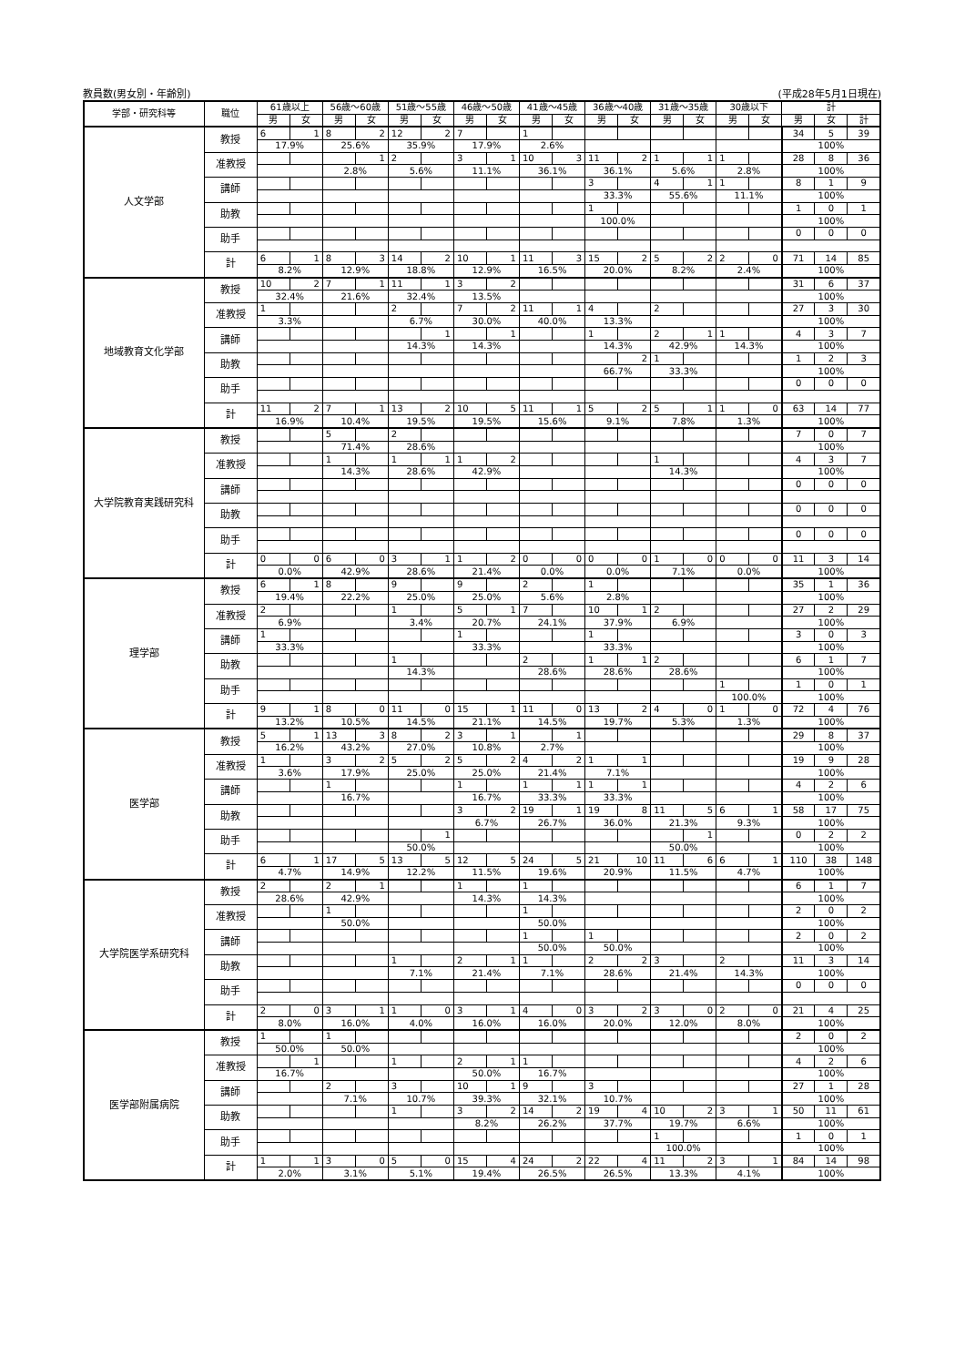教員数(男女別・年齢別) (平成28年5月1日現在)
| 学部・研究科等 | 職位 | 61歳以上 | | 56歳～60歳 | | 51歳～55歳 | | 46歳～50歳 | | 41歳～45歳 | | 36歳～40歳 | | 31歳～35歳 | | 30歳以下 | | 計 | | |
| --- | --- | --- | --- | --- | --- | --- | --- | --- | --- | --- | --- | --- | --- | --- | --- | --- | --- | --- | --- | --- |
| | | 男 | 女 | 男 | 女 | 男 | 女 | 男 | 女 | 男 | 女 | 男 | 女 | 男 | 女 | 男 | 女 | 男 | 女 | 計 |
| 人文学部 | 教授 | 6 | 1 | 8 | 2 | 12 | 2 | 7 | | 1 | | | | | | | | 34 | 5 | 39 |
| | | 17.9% | | 25.6% | | 35.9% | | 17.9% | | 2.6% | | | | | | | | 100% | | |
| | 准教授 | | | | 1 | 2 | | 3 | 1 | 10 | 3 | 11 | 2 | 1 | 1 | 1 | | 28 | 8 | 36 |
| | | | | 2.8% | | 5.6% | | 11.1% | | 36.1% | | 36.1% | | 5.6% | | 2.8% | | 100% | | |
| | 講師 | | | | | | | | | | | 3 | | 4 | 1 | 1 | | 8 | 1 | 9 |
| | | | | | | | | | | | | 33.3% | | 55.6% | | 11.1% | | 100% | | |
| | 助教 | | | | | | | | | | | 1 | | | | | | 1 | 0 | 1 |
| | | | | | | | | | | | | 100.0% | | | | | | 100% | | |
| | 助手 | | | | | | | | | | | | | | | | | 0 | 0 | 0 |
| | 計 | 6 | 1 | 8 | 3 | 14 | 2 | 10 | 1 | 11 | 3 | 15 | 2 | 5 | 2 | 2 | 0 | 71 | 14 | 85 |
| | | 8.2% | | 12.9% | | 18.8% | | 12.9% | | 16.5% | | 20.0% | | 8.2% | | 2.4% | | 100% | | |
| 地域教育文化学部 | 教授 | 10 | 2 | 7 | 1 | 11 | 1 | 3 | 2 | | | | | | | | | 31 | 6 | 37 |
| | | 32.4% | | 21.6% | | 32.4% | | 13.5% | | | | | | | | | | 100% | | |
| | 准教授 | 1 | | | | 2 | | 7 | 2 | 11 | 1 | 4 | | 2 | | | | 27 | 3 | 30 |
| | | 3.3% | | | | 6.7% | | 30.0% | | 40.0% | | 13.3% | | | | | | 100% | | |
| | 講師 | | | | | | 1 | | 1 | | | 1 | | 2 | 1 | 1 | | 4 | 3 | 7 |
| | | | | | | 14.3% | | 14.3% | | | | 14.3% | | 42.9% | | 14.3% | | 100% | | |
| | 助教 | | | | | | | | | | | | 2 | 1 | | | | 1 | 2 | 3 |
| | | | | | | | | | | | | 66.7% | | 33.3% | | | | 100% | | |
| | 助手 | | | | | | | | | | | | | | | | | 0 | 0 | 0 |
| | 計 | 11 | 2 | 7 | 1 | 13 | 2 | 10 | 5 | 11 | 1 | 5 | 2 | 5 | 1 | 1 | 0 | 63 | 14 | 77 |
| | | 16.9% | | 10.4% | | 19.5% | | 19.5% | | 15.6% | | 9.1% | | 7.8% | | 1.3% | | 100% | | |
| 大学院教育実践研究科 | 教授 | | | 5 | | 2 | | | | | | | | | | | | 7 | 0 | 7 |
| | | | | 71.4% | | 28.6% | | | | | | | | | | | | 100% | | |
| | 准教授 | | | 1 | | 1 | 1 | 1 | 2 | | | | | 1 | | | | 4 | 3 | 7 |
| | | | | 14.3% | | 28.6% | | 42.9% | | | | | | 14.3% | | | | 100% | | |
| | 講師 | | | | | | | | | | | | | | | | | 0 | 0 | 0 |
| | 助教 | | | | | | | | | | | | | | | | | 0 | 0 | 0 |
| | 助手 | | | | | | | | | | | | | | | | | 0 | 0 | 0 |
| | 計 | 0 | 0 | 6 | 0 | 3 | 1 | 1 | 2 | 0 | 0 | 0 | 0 | 1 | 0 | 0 | 0 | 11 | 3 | 14 |
| | | 0.0% | | 42.9% | | 28.6% | | 21.4% | | 0.0% | | 0.0% | | 7.1% | | 0.0% | | 100% | | |
| 理学部 | 教授 | 6 | 1 | 8 | | 9 | | 9 | | 2 | | 1 | | | | | | 35 | 1 | 36 |
| | | 19.4% | | 22.2% | | 25.0% | | 25.0% | | 5.6% | | 2.8% | | | | | | 100% | | |
| | 准教授 | 2 | | | | 1 | | 5 | 1 | 7 | | 10 | 1 | 2 | | | | 27 | 2 | 29 |
| | | 6.9% | | | | 3.4% | | 20.7% | | 24.1% | | 37.9% | | 6.9% | | | | 100% | | |
| | 講師 | 1 | | | | | | 1 | | | | 1 | | | | | | 3 | 0 | 3 |
| | | 33.3% | | | | | | 33.3% | | | | 33.3% | | | | | | 100% | | |
| | 助教 | | | | | 1 | | | | 2 | | 1 | 1 | 2 | | | | 6 | 1 | 7 |
| | | | | | | 14.3% | | | | 28.6% | | 28.6% | | 28.6% | | | | 100% | | |
| | 助手 | | | | | | | | | | | | | | | 1 | | 1 | 0 | 1 |
| | | | | | | | | | | | | | | | | 100.0% | | 100% | | |
| | 計 | 9 | 1 | 8 | 0 | 11 | 0 | 15 | 1 | 11 | 0 | 13 | 2 | 4 | 0 | 1 | 0 | 72 | 4 | 76 |
| | | 13.2% | | 10.5% | | 14.5% | | 21.1% | | 14.5% | | 19.7% | | 5.3% | | 1.3% | | 100% | | |
| 医学部 | 教授 | 5 | 1 | 13 | 3 | 8 | 2 | 3 | 1 | | 1 | | | | | | | 29 | 8 | 37 |
| | | 16.2% | | 43.2% | | 27.0% | | 10.8% | | 2.7% | | | | | | | | 100% | | |
| | 准教授 | 1 | | 3 | 2 | 5 | 2 | 5 | 2 | 4 | 2 | 1 | 1 | | | | | 19 | 9 | 28 |
| | | 3.6% | | 17.9% | | 25.0% | | 25.0% | | 21.4% | | 7.1% | | | | | | 100% | | |
| | 講師 | | | 1 | | | | 1 | | 1 | 1 | 1 | 1 | | | | | 4 | 2 | 6 |
| | | | | 16.7% | | | | 16.7% | | 33.3% | | 33.3% | | | | | | 100% | | |
| | 助教 | | | | | | | 3 | 2 | 19 | 1 | 19 | 8 | 11 | 5 | 6 | 1 | 58 | 17 | 75 |
| | | | | | | | | 6.7% | | 26.7% | | 36.0% | | 21.3% | | 9.3% | | 100% | | |
| | 助手 | | | | | | 1 | | | | | | | | 1 | | | 0 | 2 | 2 |
| | | | | | | 50.0% | | | | | | | | 50.0% | | | | 100% | | |
| | 計 | 6 | 1 | 17 | 5 | 13 | 5 | 12 | 5 | 24 | 5 | 21 | 10 | 11 | 6 | 6 | 1 | 110 | 38 | 148 |
| | | 4.7% | | 14.9% | | 12.2% | | 11.5% | | 19.6% | | 20.9% | | 11.5% | | 4.7% | | 100% | | |
| 大学院医学系研究科 | 教授 | 2 | | 2 | 1 | | | 1 | | 1 | | | | | | | | 6 | 1 | 7 |
| | | 28.6% | | 42.9% | | | | 14.3% | | 14.3% | | | | | | | | 100% | | |
| | 准教授 | | | 1 | | | | | | 1 | | | | | | | | 2 | 0 | 2 |
| | | | | 50.0% | | | | | | 50.0% | | | | | | | | 100% | | |
| | 講師 | | | | | | | | | 1 | | 1 | | | | | | 2 | 0 | 2 |
| | | | | | | | | | | 50.0% | | 50.0% | | | | | | 100% | | |
| | 助教 | | | | | 1 | | 2 | 1 | 1 | | 2 | 2 | 3 | | 2 | | 11 | 3 | 14 |
| | | | | | | 7.1% | | 21.4% | | 7.1% | | 28.6% | | 21.4% | | 14.3% | | 100% | | |
| | 助手 | | | | | | | | | | | | | | | | | 0 | 0 | 0 |
| | 計 | 2 | 0 | 3 | 1 | 1 | 0 | 3 | 1 | 4 | 0 | 3 | 2 | 3 | 0 | 2 | 0 | 21 | 4 | 25 |
| | | 8.0% | | 16.0% | | 4.0% | | 16.0% | | 16.0% | | 20.0% | | 12.0% | | 8.0% | | 100% | | |
| 医学部附属病院 | 教授 | 1 | | 1 | | | | | | | | | | | | | | 2 | 0 | 2 |
| | | 50.0% | | 50.0% | | | | | | | | | | | | | | 100% | | |
| | 准教授 | | 1 | | | 1 | | 2 | 1 | 1 | | | | | | | | 4 | 2 | 6 |
| | | 16.7% | | | | | | 50.0% | | 16.7% | | | | | | | | 100% | | |
| | 講師 | | | 2 | | 3 | | 10 | 1 | 9 | | 3 | | | | | | 27 | 1 | 28 |
| | | | | 7.1% | | 10.7% | | 39.3% | | 32.1% | | 10.7% | | | | | | 100% | | |
| | 助教 | | | | | 1 | | 3 | 2 | 14 | 2 | 19 | 4 | 10 | 2 | 3 | 1 | 50 | 11 | 61 |
| | | | | | | | | 8.2% | | 26.2% | | 37.7% | | 19.7% | | 6.6% | | 100% | | |
| | 助手 | | | | | | | | | | | | | 1 | | | | 1 | 0 | 1 |
| | | | | | | | | | | | | | | 100.0% | | | | 100% | | |
| | 計 | 1 | 1 | 3 | 0 | 5 | 0 | 15 | 4 | 24 | 2 | 22 | 4 | 11 | 2 | 3 | 1 | 84 | 14 | 98 |
| | | 2.0% | | 3.1% | | 5.1% | | 19.4% | | 26.5% | | 26.5% | | 13.3% | | 4.1% | | 100% | | |